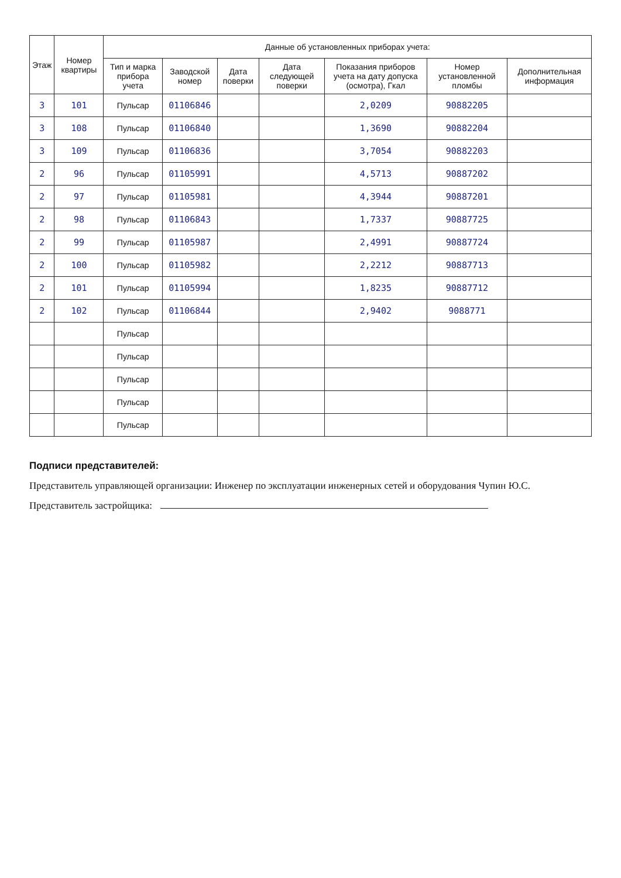| Этаж | Номер квартиры | Данные об установленных приборах учета: | | | | | | |
| --- | --- | --- | --- | --- | --- | --- | --- | --- |
| | | Тип и марка прибора учета | Заводской номер | Дата поверки | Дата следующей поверки | Показания приборов учета на дату допуска (осмотра), Гкал | Номер установленной пломбы | Дополнительная информация |
| 3 | 101 | Пульсар | 01106846 | | | 2,0209 | 90882205 | |
| 3 | 108 | Пульсар | 01106840 | | | 1,3690 | 90882204 | |
| 3 | 109 | Пульсар | 01106836 | | | 3,7054 | 90882203 | |
| 2 | 96 | Пульсар | 01105991 | | | 4,5713 | 90887202 | |
| 2 | 97 | Пульсар | 01105981 | | | 4,3944 | 90887201 | |
| 2 | 98 | Пульсар | 01106843 | | | 1,7337 | 90887725 | |
| 2 | 99 | Пульсар | 01105987 | | | 2,4991 | 90887724 | |
| 2 | 100 | Пульсар | 01105982 | | | 2,2212 | 90887713 | |
| 2 | 101 | Пульсар | 01105994 | | | 1,8235 | 90887712 | |
| 2 | 102 | Пульсар | 01106844 | | | 2,9402 | 9088771 | |
| | | Пульсар | | | | | | |
| | | Пульсар | | | | | | |
| | | Пульсар | | | | | | |
| | | Пульсар | | | | | | |
| | | Пульсар | | | | | | |
Подписи представителей:
Представитель управляющей организации: Инженер по эксплуатации инженерных сетей и оборудования Чупин Ю.С.
Представитель застройщика: